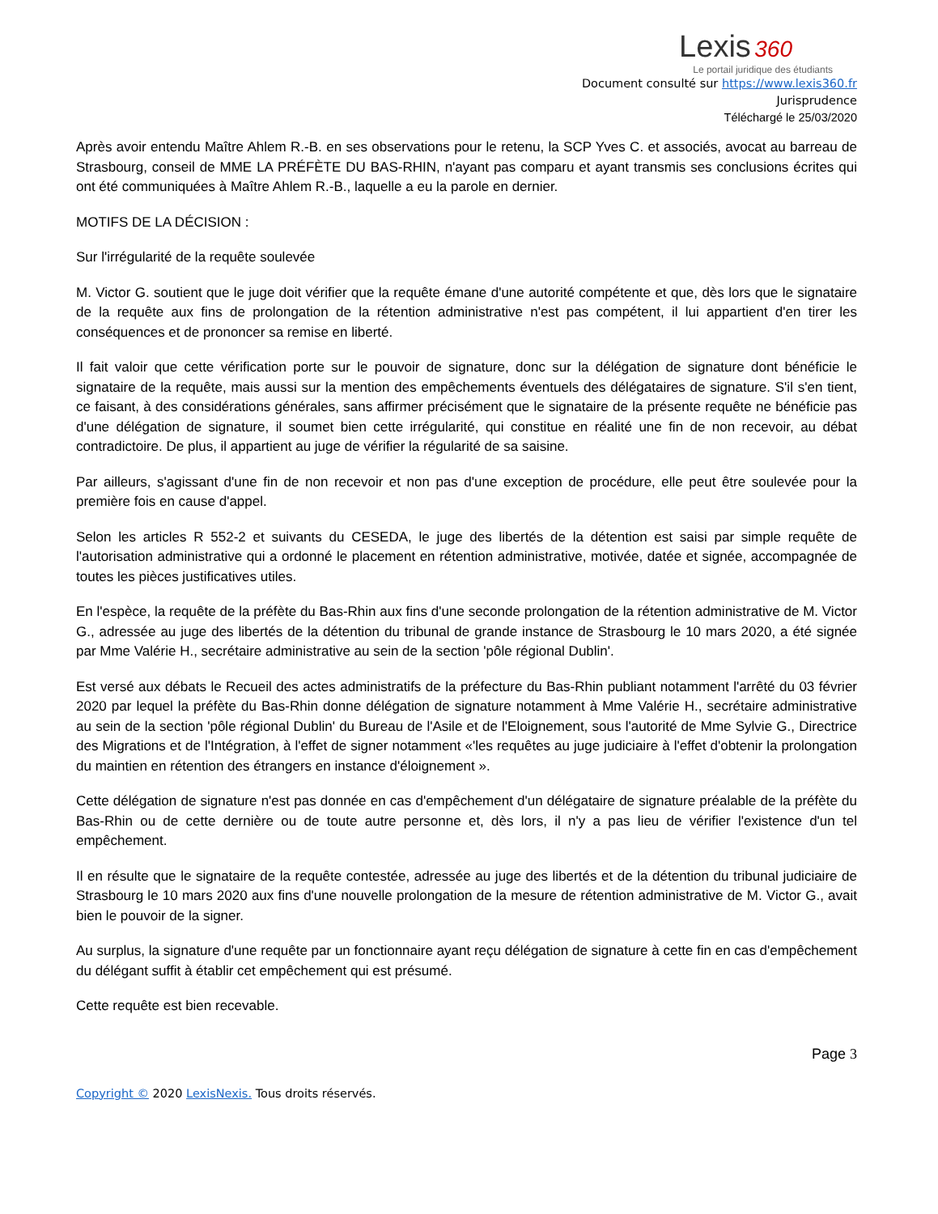Lexis 360
Le portail juridique des étudiants
Document consulté sur https://www.lexis360.fr
Jurisprudence
Téléchargé le 25/03/2020
Après avoir entendu Maître Ahlem R.-B. en ses observations pour le retenu, la SCP Yves C. et associés, avocat au barreau de Strasbourg, conseil de MME LA PRÉFÈTE DU BAS-RHIN, n'ayant pas comparu et ayant transmis ses conclusions écrites qui ont été communiquées à Maître Ahlem R.-B., laquelle a eu la parole en dernier.
MOTIFS DE LA DÉCISION :
Sur l'irrégularité de la requête soulevée
M. Victor G. soutient que le juge doit vérifier que la requête émane d'une autorité compétente et que, dès lors que le signataire de la requête aux fins de prolongation de la rétention administrative n'est pas compétent, il lui appartient d'en tirer les conséquences et de prononcer sa remise en liberté.
Il fait valoir que cette vérification porte sur le pouvoir de signature, donc sur la délégation de signature dont bénéficie le signataire de la requête, mais aussi sur la mention des empêchements éventuels des délégataires de signature. S'il s'en tient, ce faisant, à des considérations générales, sans affirmer précisément que le signataire de la présente requête ne bénéficie pas d'une délégation de signature, il soumet bien cette irrégularité, qui constitue en réalité une fin de non recevoir, au débat contradictoire. De plus, il appartient au juge de vérifier la régularité de sa saisine.
Par ailleurs, s'agissant d'une fin de non recevoir et non pas d'une exception de procédure, elle peut être soulevée pour la première fois en cause d'appel.
Selon les articles R 552-2 et suivants du CESEDA, le juge des libertés de la détention est saisi par simple requête de l'autorisation administrative qui a ordonné le placement en rétention administrative, motivée, datée et signée, accompagnée de toutes les pièces justificatives utiles.
En l'espèce, la requête de la préfète du Bas-Rhin aux fins d'une seconde prolongation de la rétention administrative de M. Victor G., adressée au juge des libertés de la détention du tribunal de grande instance de Strasbourg le 10 mars 2020, a été signée par Mme Valérie H., secrétaire administrative au sein de la section 'pôle régional Dublin'.
Est versé aux débats le Recueil des actes administratifs de la préfecture du Bas-Rhin publiant notamment l'arrêté du 03 février 2020 par lequel la préfète du Bas-Rhin donne délégation de signature notamment à Mme Valérie H., secrétaire administrative au sein de la section 'pôle régional Dublin' du Bureau de l'Asile et de l'Eloignement, sous l'autorité de Mme Sylvie G., Directrice des Migrations et de l'Intégration, à l'effet de signer notamment «'les requêtes au juge judiciaire à l'effet d'obtenir la prolongation du maintien en rétention des étrangers en instance d'éloignement ».
Cette délégation de signature n'est pas donnée en cas d'empêchement d'un délégataire de signature préalable de la préfète du Bas-Rhin ou de cette dernière ou de toute autre personne et, dès lors, il n'y a pas lieu de vérifier l'existence d'un tel empêchement.
Il en résulte que le signataire de la requête contestée, adressée au juge des libertés et de la détention du tribunal judiciaire de Strasbourg le 10 mars 2020 aux fins d'une nouvelle prolongation de la mesure de rétention administrative de M. Victor G., avait bien le pouvoir de la signer.
Au surplus, la signature d'une requête par un fonctionnaire ayant reçu délégation de signature à cette fin en cas d'empêchement du délégant suffit à établir cet empêchement qui est présumé.
Cette requête est bien recevable.
Page 3
Copyright © 2020 LexisNexis. Tous droits réservés.